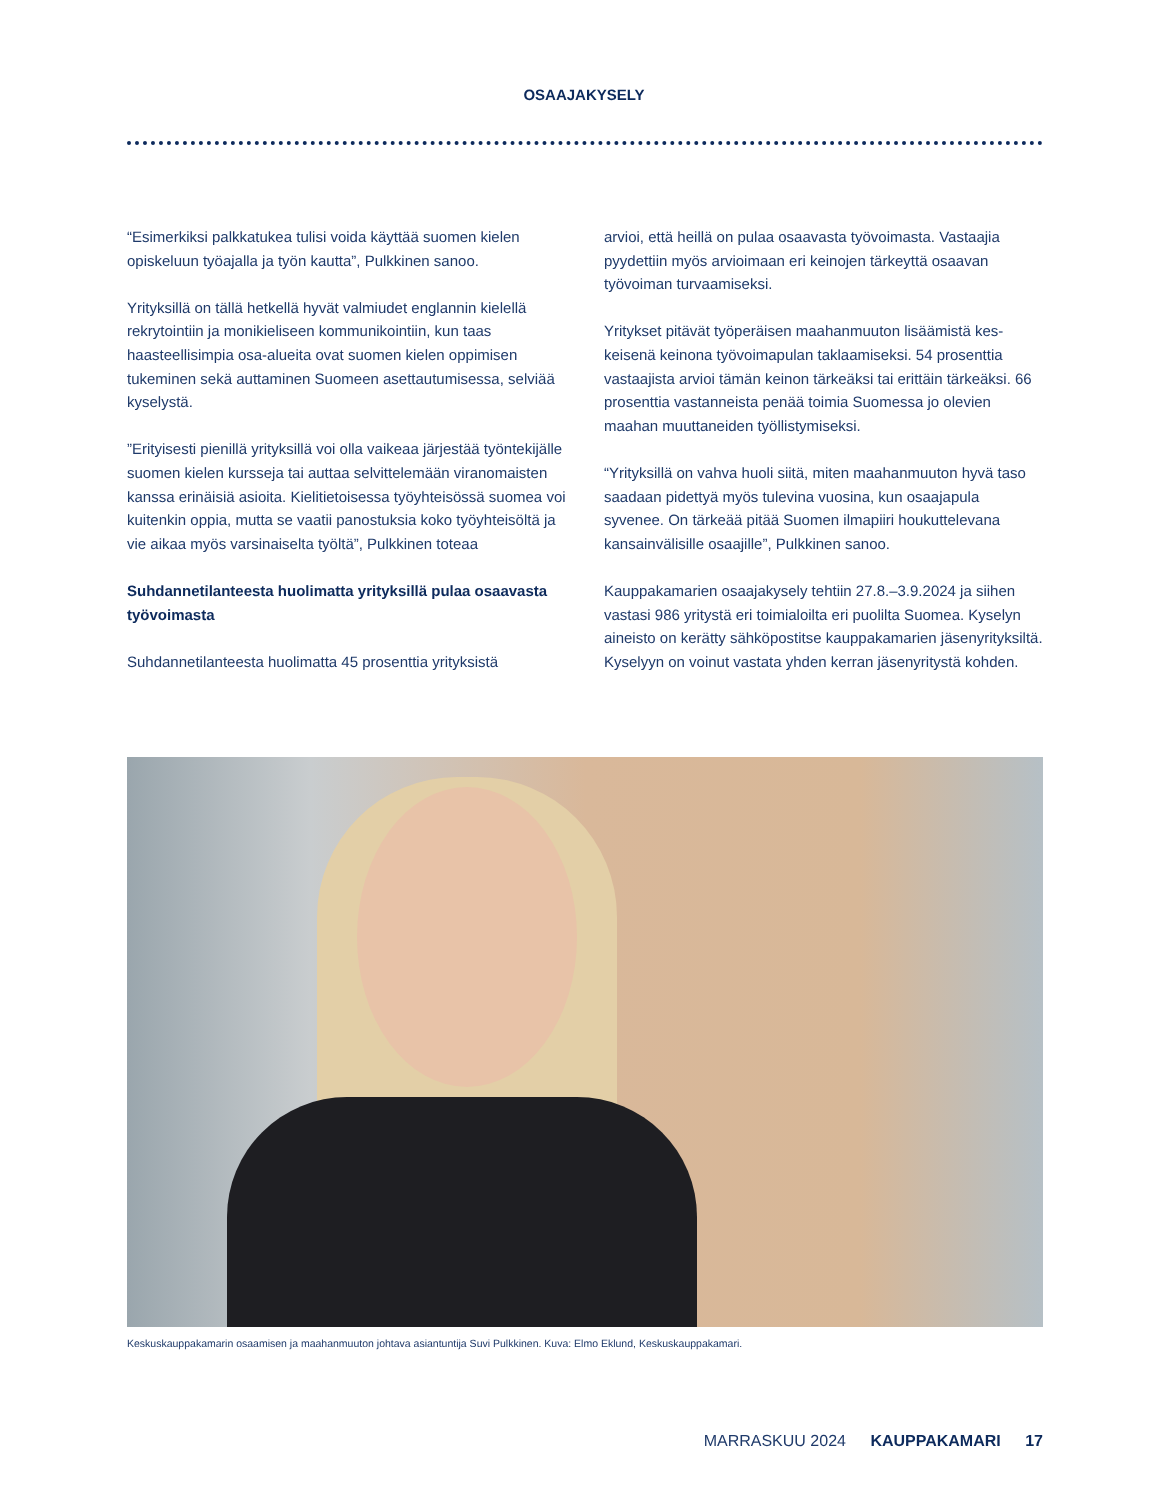OSAAJAKYSELY
“Esimerkiksi palkkatukea tulisi voida käyttää suomen kielen opiskeluun työajalla ja työn kautta”, Pulkkinen sanoo.
Yrityksillä on tällä hetkellä hyvät valmiudet englannin kielel­lä rekrytointiin ja monikieliseen kommunikointiin, kun taas haasteellisimpia osa-alueita ovat suomen kielen oppimisen tukeminen sekä auttaminen Suomeen asettautumisessa, selviää kyselystä.
”Erityisesti pienillä yrityksillä voi olla vaikeaa järjestää työn­tekijälle suomen kielen kursseja tai auttaa selvittelemään viranomaisten kanssa erinäisiä asioita. Kielitietoisessa työ­yhteisössä suomea voi kuitenkin oppia, mutta se vaatii pa­nostuksia koko työyhteisöltä ja vie aikaa myös varsinaiselta työltä”, Pulkkinen toteaa
Suhdannetilanteesta huolimatta yrityksillä pulaa osaa­vasta työvoimasta
Suhdannetilanteesta huolimatta 45 prosenttia yrityksistä
arvioi, että heillä on pulaa osaavasta työvoimasta. Vastaajia pyydettiin myös arvioimaan eri keinojen tärkeyttä osaavan työvoiman turvaamiseksi.
Yritykset pitävät työperäisen maahanmuuton lisäämistä kes­keisenä keinona työvoimapulan taklaamiseksi. 54 prosenttia vastaajista arvioi tämän keinon tärkeäksi tai erittäin tärkeäksi. 66 prosenttia vastanneista penää toimia Suomessa jo olevien maahan muuttaneiden työllistymiseksi.
“Yrityksillä on vahva huoli siitä, miten maahanmuuton hyvä taso saadaan pidettyä myös tulevina vuosina, kun osaajapula syvenee. On tärkeää pitää Suomen ilmapiiri houkuttelevana kansainvälisille osaajille”, Pulkkinen sanoo.
Kauppakamarien osaajakysely tehtiin 27.8.–3.9.2024 ja siihen vastasi 986 yritystä eri toimialoilta eri puolilta Suomea. Kyse­lyn aineisto on kerätty sähköpostitse kauppakamarien jäsen­yrityksiltä. Kyselyyn on voinut vastata yhden kerran jäsenyri­tystä kohden.
Keskuskauppakamarin osaamisen ja maahanmuuton johtava asiantuntija Suvi Pulkkinen. Kuva: Elmo Eklund, Keskuskauppakamari.
MARRASKUU 2024 KAUPPAKAMARI 17